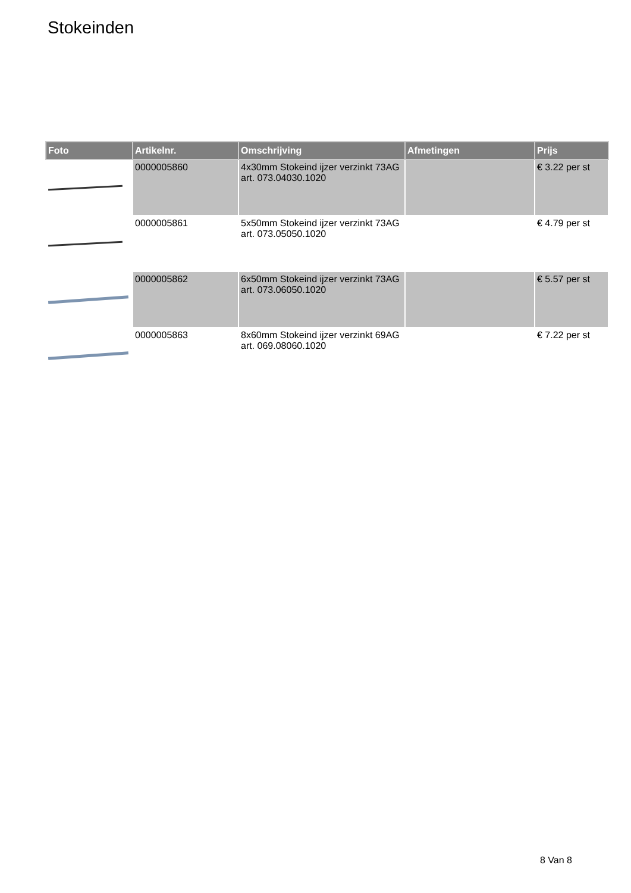Stokeinden
| Foto | Artikelnr. | Omschrijving | Afmetingen | Prijs |
| --- | --- | --- | --- | --- |
| | 0000005860 | 4x30mm Stokeind ijzer verzinkt 73AG art. 073.04030.1020 | | € 3.22 per st |
| | 0000005861 | 5x50mm Stokeind ijzer verzinkt 73AG art. 073.05050.1020 | | € 4.79 per st |
| | 0000005862 | 6x50mm Stokeind ijzer verzinkt 73AG art. 073.06050.1020 | | € 5.57 per st |
| | 0000005863 | 8x60mm Stokeind ijzer verzinkt 69AG art. 069.08060.1020 | | € 7.22 per st |
8 Van 8